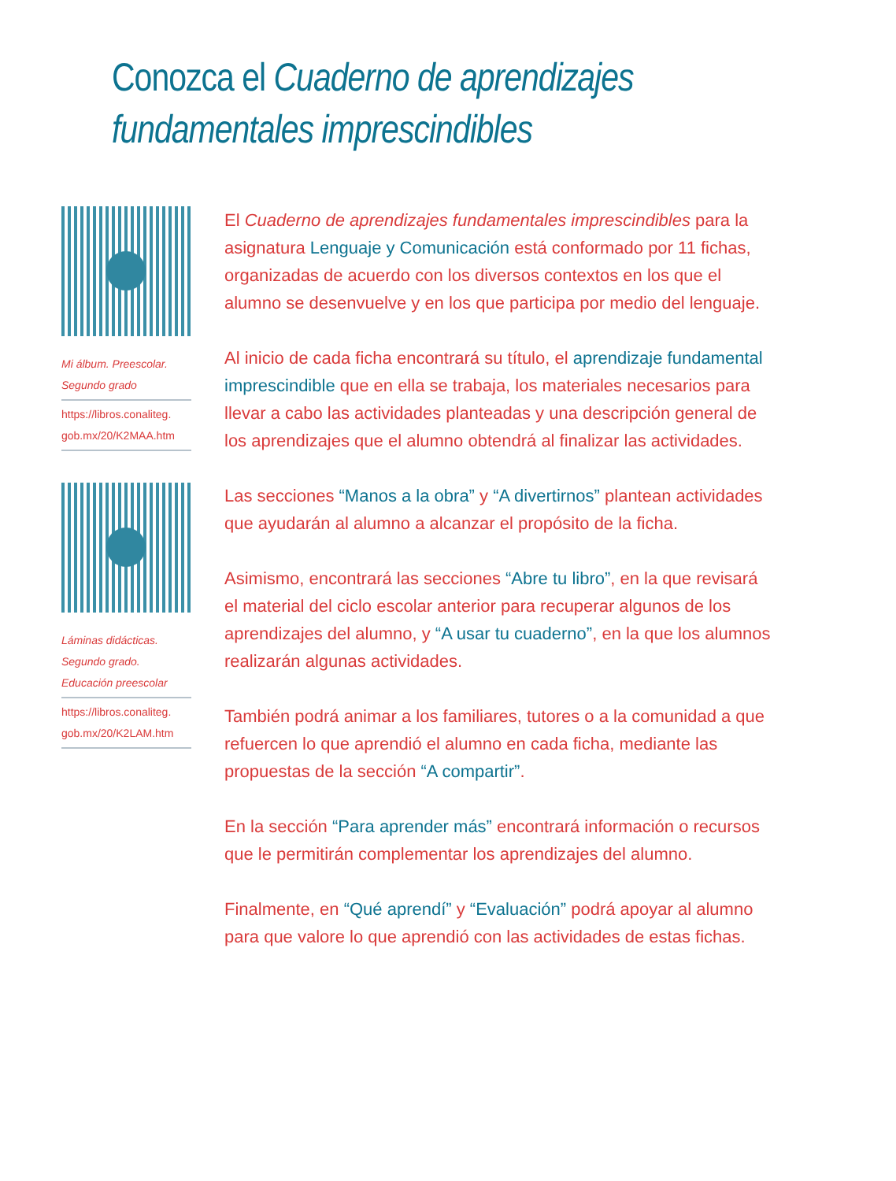Conozca el Cuaderno de aprendizajes
fundamentales imprescindibles
Mi álbum. Preescolar.
Segundo grado
https://libros.conaliteg.
gob.mx/20/K2MAA.htm
Láminas didácticas.
Segundo grado.
Educación preescolar
https://libros.conaliteg.
gob.mx/20/K2LAM.htm
El Cuaderno de aprendizajes fundamentales imprescindibles para la asignatura Lenguaje y Comunicación está conformado por 11 fichas, organizadas de acuerdo con los diversos contextos en los que el alumno se desenvuelve y en los que participa por medio del lenguaje.
Al inicio de cada ficha encontrará su título, el aprendizaje fundamental imprescindible que en ella se trabaja, los materiales necesarios para llevar a cabo las actividades planteadas y una descripción general de los aprendizajes que el alumno obtendrá al finalizar las actividades.
Las secciones “Manos a la obra” y “A divertirnos” plantean actividades que ayudarán al alumno a alcanzar el propósito de la ficha.
Asimismo, encontrará las secciones “Abre tu libro”, en la que revisará el material del ciclo escolar anterior para recuperar algunos de los aprendizajes del alumno, y “A usar tu cuaderno”, en la que los alumnos realizarán algunas actividades.
También podrá animar a los familiares, tutores o a la comunidad a que refuercen lo que aprendió el alumno en cada ficha, mediante las propuestas de la sección “A compartir”.
En la sección “Para aprender más” encontrará información o recursos que le permitirán complementar los aprendizajes del alumno.
Finalmente, en “Qué aprendí” y “Evaluación” podrá apoyar al alumno para que valore lo que aprendió con las actividades de estas fichas.